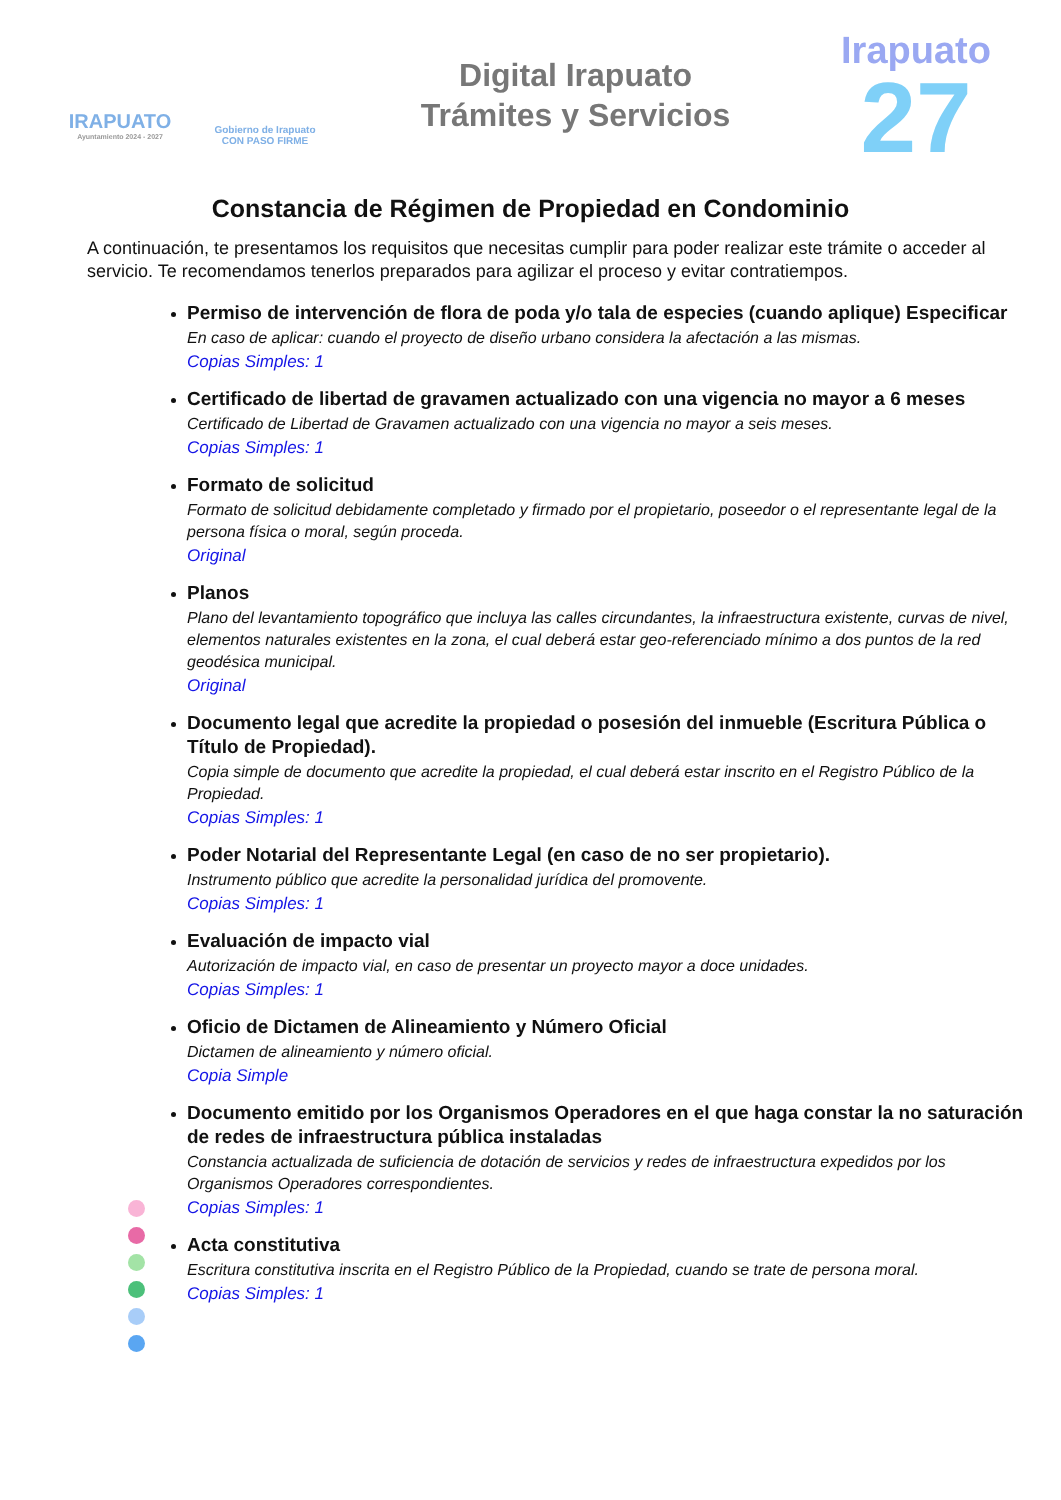IRAPUATO
Ayuntamiento 2024 - 2027
Gobierno de Irapuato
CON PASO FIRME
Digital Irapuato
Trámites y Servicios
Irapuato
27
Constancia de Régimen de Propiedad en Condominio
A continuación, te presentamos los requisitos que necesitas cumplir para poder realizar este trámite o acceder al servicio. Te recomendamos tenerlos preparados para agilizar el proceso y evitar contratiempos.
Permiso de intervención de flora de poda y/o tala de especies (cuando aplique) Especificar
En caso de aplicar: cuando el proyecto de diseño urbano considera la afectación a las mismas.
Copias Simples: 1
Certificado de libertad de gravamen actualizado con una vigencia no mayor a 6 meses
Certificado de Libertad de Gravamen actualizado con una vigencia no mayor a seis meses.
Copias Simples: 1
Formato de solicitud
Formato de solicitud debidamente completado y firmado por el propietario, poseedor o el representante legal de la persona física o moral, según proceda.
Original
Planos
Plano del levantamiento topográfico que incluya las calles circundantes, la infraestructura existente, curvas de nivel, elementos naturales existentes en la zona, el cual deberá estar geo-referenciado mínimo a dos puntos de la red geodésica municipal.
Original
Documento legal que acredite la propiedad o posesión del inmueble (Escritura Pública o Título de Propiedad).
Copia simple de documento que acredite la propiedad, el cual deberá estar inscrito en el Registro Público de la Propiedad.
Copias Simples: 1
Poder Notarial del Representante Legal (en caso de no ser propietario).
Instrumento público que acredite la personalidad jurídica del promovente.
Copias Simples: 1
Evaluación de impacto vial
Autorización de impacto vial, en caso de presentar un proyecto mayor a doce unidades.
Copias Simples: 1
Oficio de Dictamen de Alineamiento y Número Oficial
Dictamen de alineamiento y número oficial.
Copia Simple
Documento emitido por los Organismos Operadores en el que haga constar la no saturación de redes de infraestructura pública instaladas
Constancia actualizada de suficiencia de dotación de servicios y redes de infraestructura expedidos por los Organismos Operadores correspondientes.
Copias Simples: 1
Acta constitutiva
Escritura constitutiva inscrita en el Registro Público de la Propiedad, cuando se trate de persona moral.
Copias Simples: 1